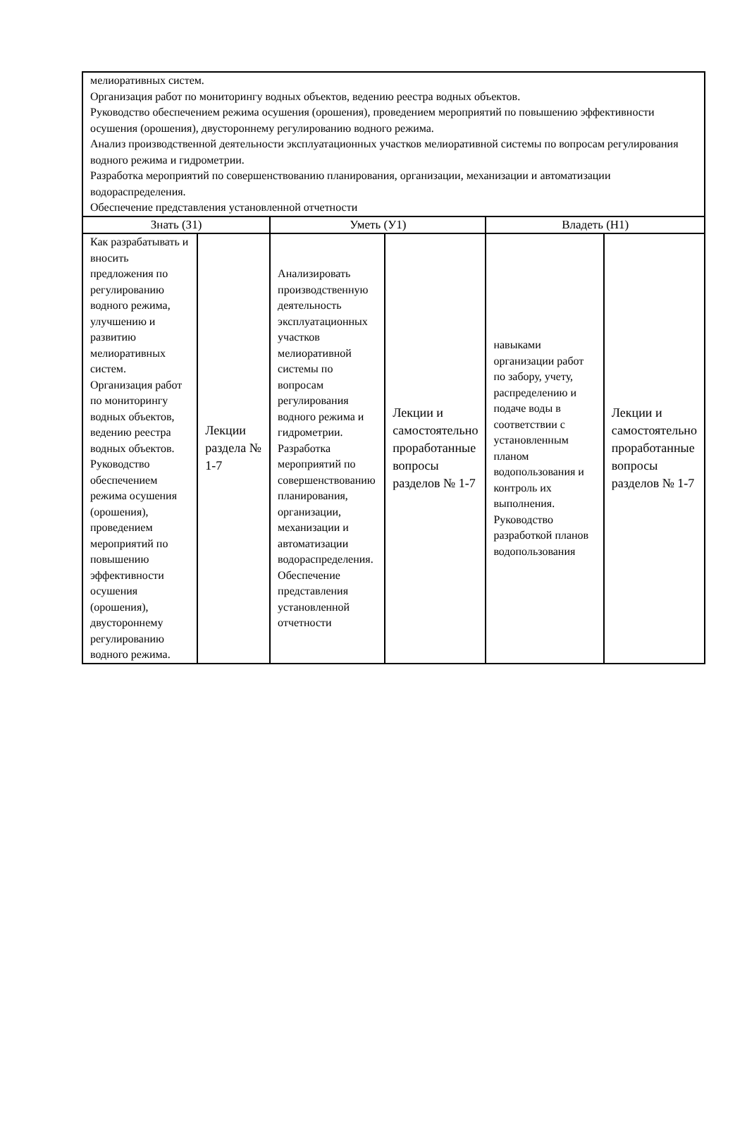| мелиоративных систем. Организация работ по мониторингу водных объектов, ведению реестра водных объектов. Руководство обеспечением режима осушения (орошения), проведением мероприятий по повышению эффективности осушения (орошения), двустороннему регулированию водного режима. Анализ производственной деятельности эксплуатационных участков мелиоративной системы по вопросам регулирования водного режима и гидрометрии. Разработка мероприятий по совершенствованию планирования, организации, механизации и автоматизации водораспределения. Обеспечение представления установленной отчетности | | | | | |
| Знать (З1) | | Уметь (У1) | | Владеть (Н1) | |
| Как разрабатывать и вносить предложения по регулированию водного режима, улучшению и развитию мелиоративных систем. Организация работ по мониторингу водных объектов, ведению реестра водных объектов. Руководство обеспечением режима осушения (орошения), проведением мероприятий по повышению эффективности осушения (орошения), двустороннему регулированию водного режима. | Лекции раздела № 1-7 | Анализировать производственную деятельность эксплуатационных участков мелиоративной системы по вопросам регулирования водного режима и гидрометрии. Разработка мероприятий по совершенствованию планирования, организации, механизации и автоматизации водораспределения. Обеспечение представления установленной отчетности | Лекции и самостоятельно проработанные вопросы разделов № 1-7 | навыками организации работ по забору, учету, распределению и подаче воды в соответствии с установленным планом водопользования и контроль их выполнения. Руководство разработкой планов водопользования | Лекции и самостоятельно проработанные вопросы разделов № 1-7 |